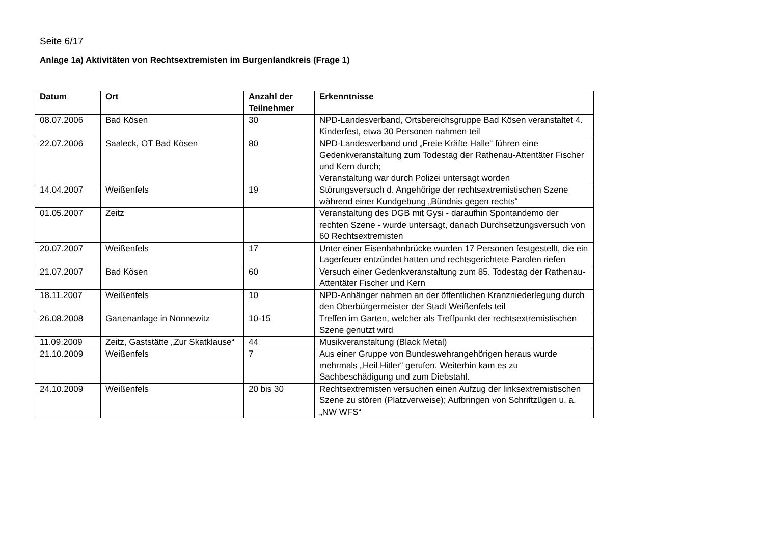Seite 6/17
Anlage 1a) Aktivitäten von Rechtsextremisten im Burgenlandkreis (Frage 1)
| Datum | Ort | Anzahl der Teilnehmer | Erkenntnisse |
| --- | --- | --- | --- |
| 08.07.2006 | Bad Kösen | 30 | NPD-Landesverband, Ortsbereichsgruppe Bad Kösen veranstaltet 4. Kinderfest, etwa 30 Personen nahmen teil |
| 22.07.2006 | Saaleck, OT Bad Kösen | 80 | NPD-Landesverband und „Freie Kräfte Halle“ führen eine Gedenkveranstaltung zum Todestag der Rathenau-Attentäter Fischer und Kern durch; Veranstaltung war durch Polizei untersagt worden |
| 14.04.2007 | Weißenfels | 19 | Störungsversuch d. Angehörige der rechtsextremistischen Szene während einer Kundgebung „Bündnis gegen rechts“ |
| 01.05.2007 | Zeitz | | Veranstaltung des DGB mit Gysi - daraufhin Spontandemo der rechten Szene - wurde untersagt, danach Durchsetzungsversuch von 60 Rechtsextremisten |
| 20.07.2007 | Weißenfels | 17 | Unter einer Eisenbahnbrücke wurden 17 Personen festgestellt, die ein Lagerfeuer entzündet hatten und rechtsgerichtete Parolen riefen |
| 21.07.2007 | Bad Kösen | 60 | Versuch einer Gedenkveranstaltung zum 85. Todestag der Rathenau-Attentäter Fischer und Kern |
| 18.11.2007 | Weißenfels | 10 | NPD-Anhänger nahmen an der öffentlichen Kranzniederlegung durch den Oberbürgermeister der Stadt Weißenfels teil |
| 26.08.2008 | Gartenanlage in Nonnewitz | 10-15 | Treffen im Garten, welcher als Treffpunkt der rechtsextremistischen Szene genutzt wird |
| 11.09.2009 | Zeitz, Gaststätte „Zur Skatklause“ | 44 | Musikveranstaltung (Black Metal) |
| 21.10.2009 | Weißenfels | 7 | Aus einer Gruppe von Bundeswehrangehörigen heraus wurde mehrmals „Heil Hitler“ gerufen. Weiterhin kam es zu Sachbeschädigung und zum Diebstahl. |
| 24.10.2009 | Weißenfels | 20 bis 30 | Rechtsextremisten versuchen einen Aufzug der linksextremistischen Szene zu stören (Platzverweise); Aufbringen von Schriftzügen u. a. „NW WFS“ |